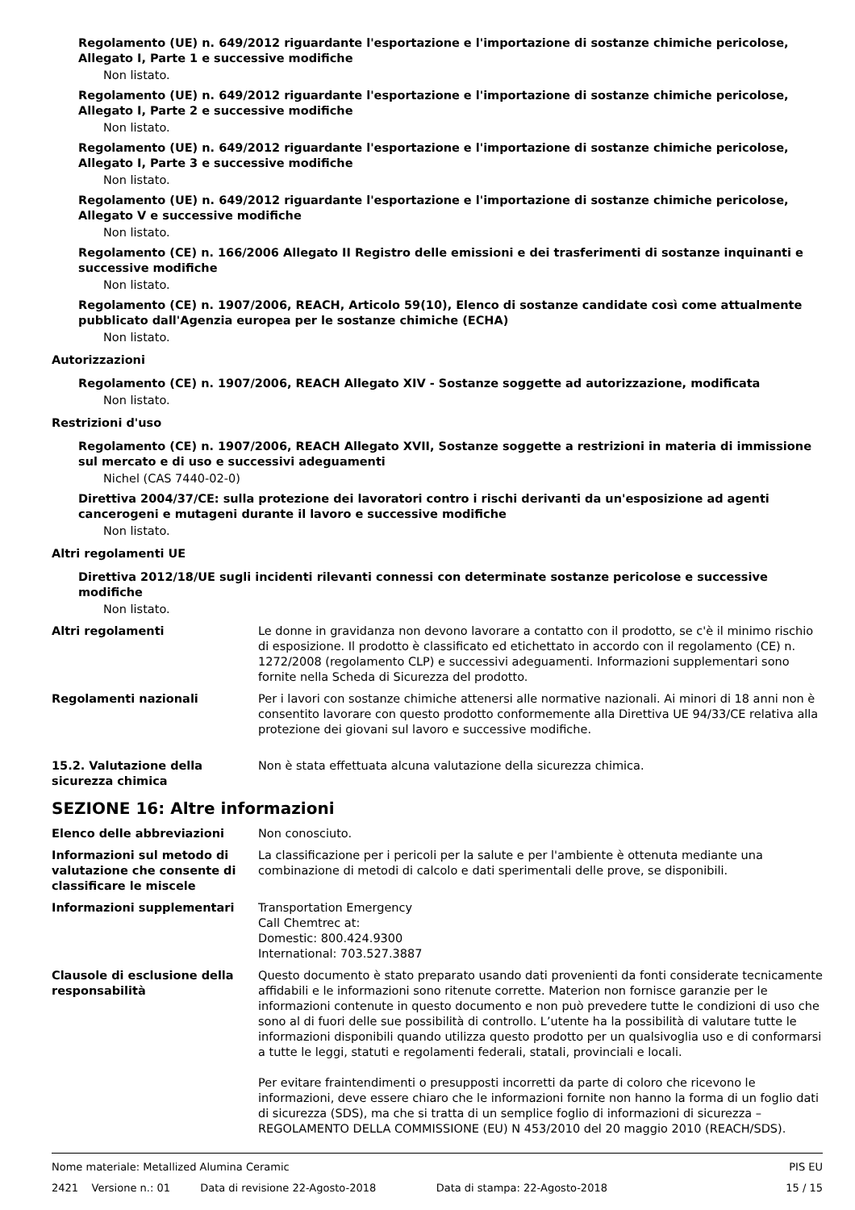Regolamento (UE) n. 649/2012 riguardante l'esportazione e l'importazione di sostanze chimiche pericolose, Allegato I, Parte 1 e successive modifiche
Non listato.
Regolamento (UE) n. 649/2012 riguardante l'esportazione e l'importazione di sostanze chimiche pericolose, Allegato I, Parte 2 e successive modifiche
Non listato.
Regolamento (UE) n. 649/2012 riguardante l'esportazione e l'importazione di sostanze chimiche pericolose, Allegato I, Parte 3 e successive modifiche
Non listato.
Regolamento (UE) n. 649/2012 riguardante l'esportazione e l'importazione di sostanze chimiche pericolose, Allegato V e successive modifiche
Non listato.
Regolamento (CE) n. 166/2006 Allegato II Registro delle emissioni e dei trasferimenti di sostanze inquinanti e successive modifiche
Non listato.
Regolamento (CE) n. 1907/2006, REACH, Articolo 59(10), Elenco di sostanze candidate così come attualmente pubblicato dall'Agenzia europea per le sostanze chimiche (ECHA)
Non listato.
Autorizzazioni
Regolamento (CE) n. 1907/2006, REACH Allegato XIV - Sostanze soggette ad autorizzazione, modificata
Non listato.
Restrizioni d'uso
Regolamento (CE) n. 1907/2006, REACH Allegato XVII, Sostanze soggette a restrizioni in materia di immissione sul mercato e di uso e successivi adeguamenti
Nichel (CAS 7440-02-0)
Direttiva 2004/37/CE: sulla protezione dei lavoratori contro i rischi derivanti da un'esposizione ad agenti cancerogeni e mutageni durante il lavoro e successive modifiche
Non listato.
Altri regolamenti UE
Direttiva 2012/18/UE sugli incidenti rilevanti connessi con determinate sostanze pericolose e successive modifiche
Non listato.
Altri regolamenti Le donne in gravidanza non devono lavorare a contatto con il prodotto, se c'è il minimo rischio di esposizione. Il prodotto è classificato ed etichettato in accordo con il regolamento (CE) n. 1272/2008 (regolamento CLP) e successivi adeguamenti. Informazioni supplementari sono fornite nella Scheda di Sicurezza del prodotto.
Regolamenti nazionali Per i lavori con sostanze chimiche attenersi alle normative nazionali. Ai minori di 18 anni non è consentito lavorare con questo prodotto conformemente alla Direttiva UE 94/33/CE relativa alla protezione dei giovani sul lavoro e successive modifiche.
15.2. Valutazione della sicurezza chimica
Non è stata effettuata alcuna valutazione della sicurezza chimica.
SEZIONE 16: Altre informazioni
Elenco delle abbreviazioni Non conosciuto.
Informazioni sul metodo di valutazione che consente di classificare le miscele
La classificazione per i pericoli per la salute e per l'ambiente è ottenuta mediante una combinazione di metodi di calcolo e dati sperimentali delle prove, se disponibili.
Informazioni supplementari Transportation Emergency
Call Chemtrec at:
Domestic: 800.424.9300
International: 703.527.3887
Clausole di esclusione della responsabilità
Questo documento è stato preparato usando dati provenienti da fonti considerate tecnicamente affidabili e le informazioni sono ritenute corrette. Materion non fornisce garanzie per le informazioni contenute in questo documento e non può prevedere tutte le condizioni di uso che sono al di fuori delle sue possibilità di controllo. L’utente ha la possibilità di valutare tutte le informazioni disponibili quando utilizza questo prodotto per un qualsivoglia uso e di conformarsi a tutte le leggi, statuti e regolamenti federali, statali, provinciali e locali.
Per evitare fraintendimenti o presupposti incorretti da parte di coloro che ricevono le informazioni, deve essere chiaro che le informazioni fornite non hanno la forma di un foglio dati di sicurezza (SDS), ma che si tratta di un semplice foglio di informazioni di sicurezza – REGOLAMENTO DELLA COMMISSIONE (EU) N 453/2010 del 20 maggio 2010 (REACH/SDS).
Nome materiale: Metallized Alumina Ceramic PIS EU
2421 Versione n.: 01 Data di revisione 22-Agosto-2018 Data di stampa: 22-Agosto-2018 15 / 15